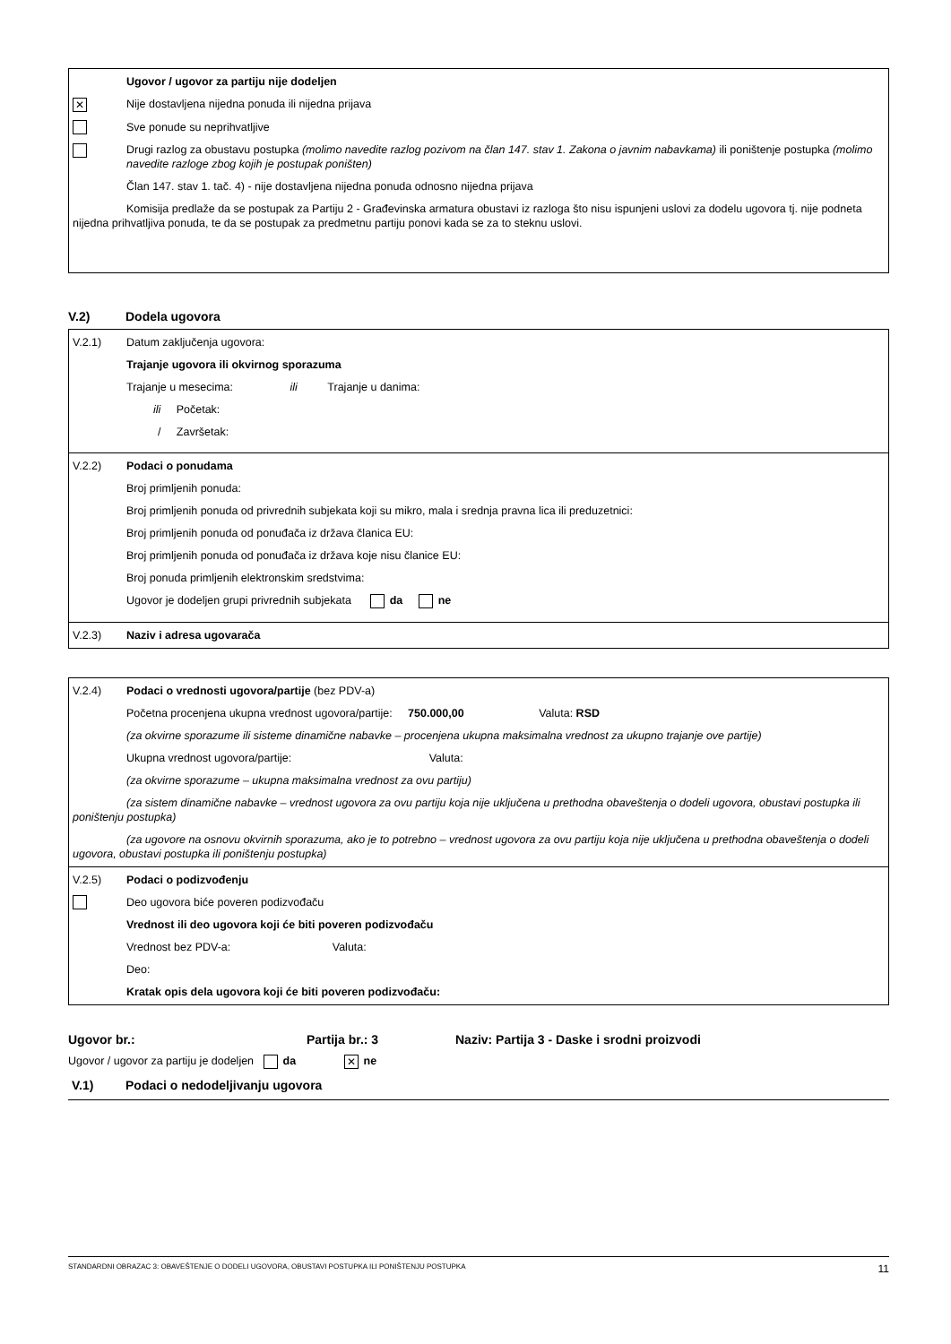Ugovor / ugovor za partiju nije dodeljen
✕ Nije dostavljena nijedna ponuda ili nijedna prijava
Sve ponude su neprihvatljive
Drugi razlog za obustavu postupka (molimo navedite razlog pozivom na član 147. stav 1. Zakona o javnim nabavkama) ili poništenje postupka (molimo navedite razloge zbog kojih je postupak poništen)
Član 147. stav 1. tač. 4) - nije dostavljena nijedna ponuda odnosno nijedna prijava
Komisija predlaže da se postupak za Partiju 2 - Građevinska armatura obustavi iz razloga što nisu ispunjeni uslovi za dodelu ugovora tj. nije podneta nijedna prihvatljiva ponuda, te da se postupak za predmetnu partiju ponovi kada se za to steknu uslovi.
V.2) Dodela ugovora
V.2.1) Datum zaključenja ugovora:
Trajanje ugovora ili okvirnog sporazuma
Trajanje u mesecima: ili Trajanje u danima:
ili Početak:
/ Završetak:
V.2.2) Podaci o ponudama
Broj primljenih ponuda:
Broj primljenih ponuda od privrednih subjekata koji su mikro, mala i srednja pravna lica ili preduzetnici:
Broj primljenih ponuda od ponuđača iz država članica EU:
Broj primljenih ponuda od ponuđača iz država koje nisu članice EU:
Broj ponuda primljenih elektronskim sredstvima:
Ugovor je dodeljen grupi privrednih subjekata da ne
V.2.3) Naziv i adresa ugovarača
V.2.4) Podaci o vrednosti ugovora/partije (bez PDV-a)
Početna procenjena ukupna vrednost ugovora/partije: 750.000,00 Valuta: RSD
(za okvirne sporazume ili sisteme dinamične nabavke – procenjena ukupna maksimalna vrednost za ukupno trajanje ove partije)
Ukupna vrednost ugovora/partije: Valuta:
(za okvirne sporazume – ukupna maksimalna vrednost za ovu partiju)
(za sistem dinamične nabavke – vrednost ugovora za ovu partiju koja nije uključena u prethodna obaveštenja o dodeli ugovora, obustavi postupka ili poništenju postupka)
(za ugovore na osnovu okvirnih sporazuma, ako je to potrebno – vrednost ugovora za ovu partiju koja nije uključena u prethodna obaveštenja o dodeli ugovora, obustavi postupka ili poništenju postupka)
V.2.5) Podaci o podizvođenju
Deo ugovora biće poveren podizvođaču
Vrednost ili deo ugovora koji će biti poveren podizvođaču
Vrednost bez PDV-a: Valuta:
Deo:
Kratak opis dela ugovora koji će biti poveren podizvođaču:
Ugovor br.: Partija br.: 3 Naziv: Partija 3 - Daske i srodni proizvodi
Ugovor / ugovor za partiju je dodeljen da ✕ ne
V.1) Podaci o nedodeljivanju ugovora
STANDARDNI OBRAZAC 3: OBAVEŠTENJE O DODELI UGOVORA, OBUSTAVI POSTUPKA ILI PONIŠTENJU POSTUPKA 11